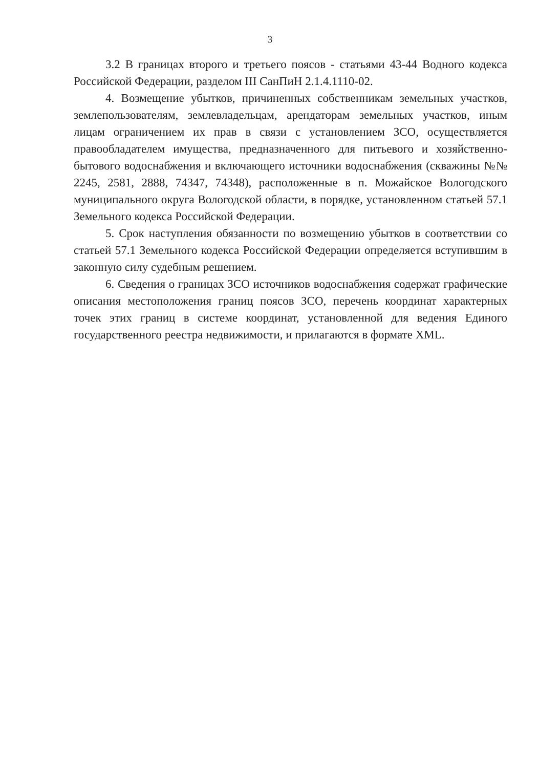3
3.2 В границах второго и третьего поясов - статьями 43-44 Водного кодекса Российской Федерации, разделом III СанПиН 2.1.4.1110-02.
4. Возмещение убытков, причиненных собственникам земельных участков, землепользователям, землевладельцам, арендаторам земельных участков, иным лицам ограничением их прав в связи с установлением ЗСО, осуществляется правообладателем имущества, предназначенного для питьевого и хозяйственно-бытового водоснабжения и включающего источники водоснабжения (скважины №№ 2245, 2581, 2888, 74347, 74348), расположенные в п. Можайское Вологодского муниципального округа Вологодской области, в порядке, установленном статьей 57.1 Земельного кодекса Российской Федерации.
5. Срок наступления обязанности по возмещению убытков в соответствии со статьей 57.1 Земельного кодекса Российской Федерации определяется вступившим в законную силу судебным решением.
6. Сведения о границах ЗСО источников водоснабжения содержат графические описания местоположения границ поясов ЗСО, перечень координат характерных точек этих границ в системе координат, установленной для ведения Единого государственного реестра недвижимости, и прилагаются в формате XML.